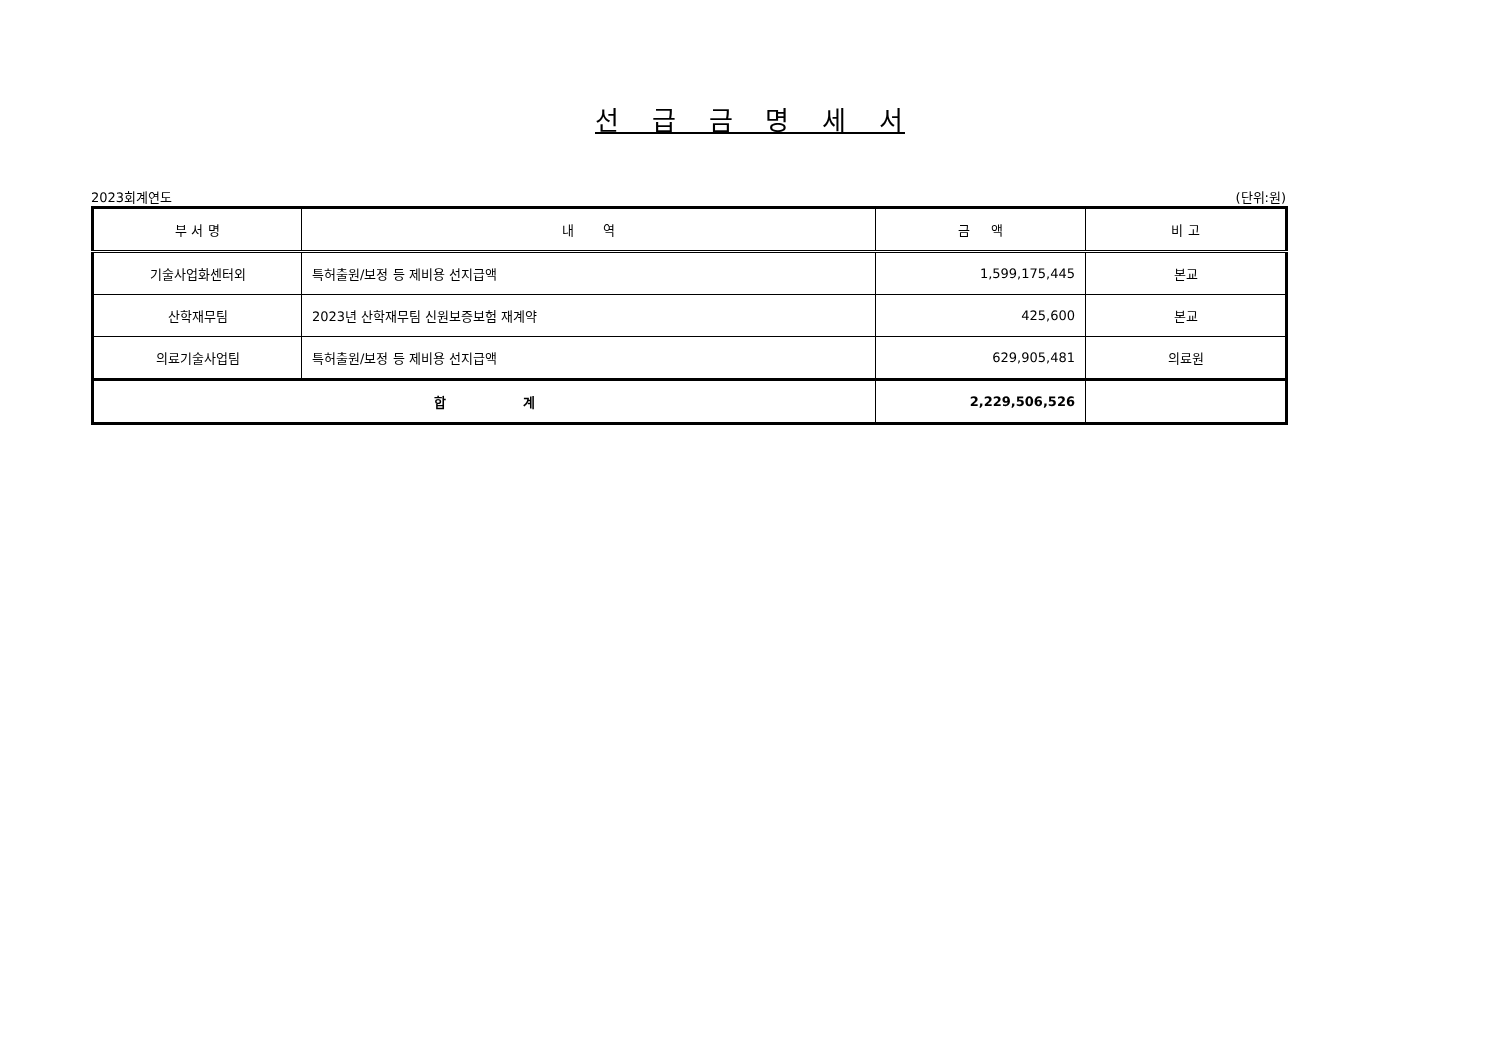선 급 금 명 세 서
2023회계연도 (단위:원)
| 부 서 명 | 내 역 | 금 액 | 비 고 |
| --- | --- | --- | --- |
| 기술사업화센터외 | 특허출원/보정 등 제비용 선지급액 | 1,599,175,445 | 본교 |
| 산학재무팀 | 2023년 산학재무팀 신원보증보험 재계약 | 425,600 | 본교 |
| 의료기술사업팀 | 특허출원/보정 등 제비용 선지급액 | 629,905,481 | 의료원 |
| 합 계 | | 2,229,506,526 | |